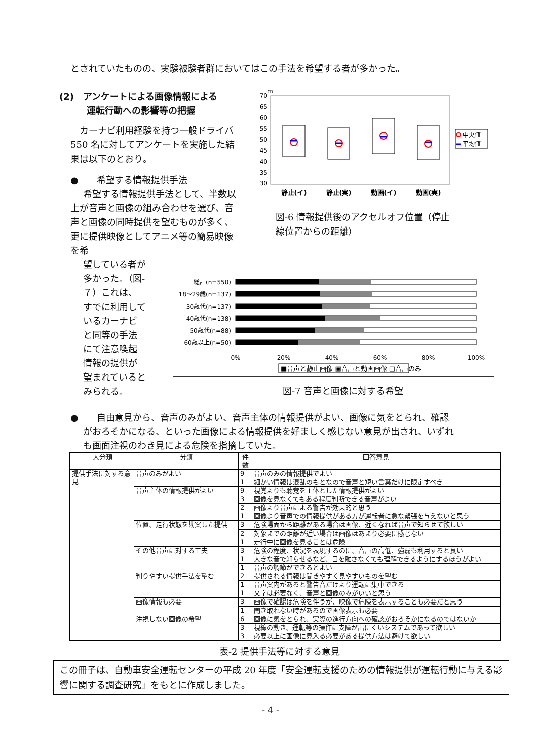とされていたものの、実験被験者群においてはこの手法を希望する者が多かった。
(2)　アンケートによる画像情報による
　　　運転行動への影響等の把握
　カーナビ利用経験を持つ一般ドライバ 550 名に対してアンケートを実施した結果は以下のとおり。
●　　希望する情報提供手法
希望する情報提供手法として、半数以上が音声と画像の組み合わせを選び、音声と画像の同時提供を望むものが多く、更に提供映像としてアニメ等の簡易映像を希
望している者が多かった。（図-７）これは、すでに利用しているカーナビと同等の手法にて注意喚起情報の提供が望まれているとみられる。
70
65
60
55
50
45
40
35
30
m
静止(イ)
静止(実)
動画(イ)
動画(実)
中央値
平均値
図-6 情報提供後のアクセルオフ位置（停止
線位置からの距離）
総計(n=550)
18～29歳(n=137)
30歳代(n=137)
40歳代(n=138)
50歳代(n=88)
60歳以上(n=50)
0%
20%
40%
60%
80%
100%
■音声と静止画像 ▣音声と動画画像 □音声のみ
図-7 音声と画像に対する希望
●　　自由意見から、音声のみがよい、音声主体の情報提供がよい、画像に気をとられ、確認
がおろそかになる、といった画像による情報提供を好ましく感じない意見が出され、いずれ
も画面注視のわき見による危険を指摘していた。
| 大分類 | 分類 | 件数 | 回答意見 |
| --- | --- | --- | --- |
| 提供手法に対する意見 | 音声のみがよい | 9 | 音声のみの情報提供でよい |
| | | 1 | 細かい情報は混乱のもとなので音声と短い言葉だけに限定すべき |
| | 音声主体の情報提供がよい | 9 | 視覚よりも聴覚を主体とした情報提供がよい |
| | | 3 | 画像を見なくてもある程度判断できる音声がよい |
| | | 2 | 画像より音声による警告が効果的と思う |
| | | 1 | 画像より音声での情報提供がある方が運転者に急な緊張を与えないと思う |
| | 位置、走行状態を勘案した提供 | 3 | 危険場面から距離がある場合は画像、近くなれば音声で知らせて欲しい |
| | | 2 | 対象までの距離が近い場合は画像はあまり必要に感じない |
| | | 1 | 走行中に画像を見ることは危険 |
| | その他音声に対する工夫 | 3 | 危険の程度、状況を表現するのに、音声の高低、強弱も利用すると良い |
| | | 1 | 大きな音で知らせるなど、目を離さなくても理解できるようにするほうがよい |
| | | 1 | 音声の調節ができるとよい |
| | 判りやすい提供手法を望む | 2 | 提供される情報は聞きやすく見やすいものを望む |
| | | 1 | 音声案内があると警告音だけより運転に集中できる |
| | | 1 | 文字は必要なく、音声と画像のみがいいと思う |
| | 画像情報も必要 | 3 | 画像で確認は危険を伴うが、映像で危険を表示することも必要だと思う |
| | | 1 | 聞き取れない時があるので画像表示も必要 |
| | 注視しない画像の希望 | 6 | 画像に気をとられ、実際の進行方向への確認がおろそかになるのではないか |
| | | 3 | 視線の動き、運転等の操作に支障が出にくいシステムであって欲しい |
| | | 3 | 必要以上に画像に見入る必要がある提供方法は避けて欲しい |
表-2 提供手法等に対する意見
この冊子は、自動車安全運転センターの平成 20 年度「安全運転支援のための情報提供が運転行動に与える影響に関する調査研究」をもとに作成しました。
- 4 -